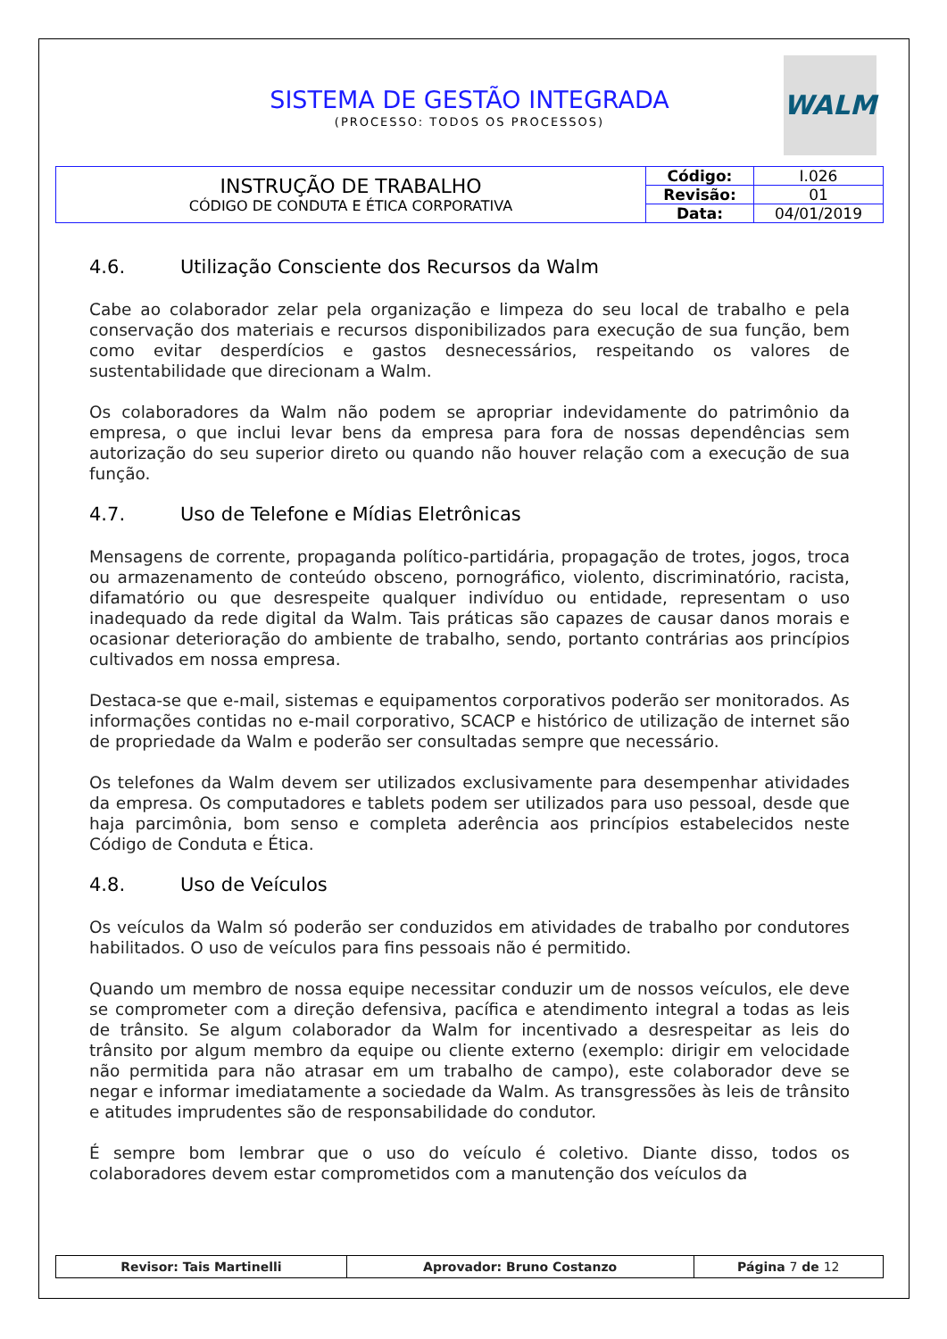SISTEMA DE GESTÃO INTEGRADA
(PROCESSO: TODOS OS PROCESSOS)
WALM
| INSTRUÇÃO DE TRABALHO CÓDIGO DE CONDUTA E ÉTICA CORPORATIVA | Código: | I.026 |
| | Revisão: | 01 |
| | Data: | 04/01/2019 |
4.6. Utilização Consciente dos Recursos da Walm
Cabe ao colaborador zelar pela organização e limpeza do seu local de trabalho e pela conservação dos materiais e recursos disponibilizados para execução de sua função, bem como evitar desperdícios e gastos desnecessários, respeitando os valores de sustentabilidade que direcionam a Walm.
Os colaboradores da Walm não podem se apropriar indevidamente do patrimônio da empresa, o que inclui levar bens da empresa para fora de nossas dependências sem autorização do seu superior direto ou quando não houver relação com a execução de sua função.
4.7. Uso de Telefone e Mídias Eletrônicas
Mensagens de corrente, propaganda político-partidária, propagação de trotes, jogos, troca ou armazenamento de conteúdo obsceno, pornográfico, violento, discriminatório, racista, difamatório ou que desrespeite qualquer indivíduo ou entidade, representam o uso inadequado da rede digital da Walm. Tais práticas são capazes de causar danos morais e ocasionar deterioração do ambiente de trabalho, sendo, portanto contrárias aos princípios cultivados em nossa empresa.
Destaca-se que e-mail, sistemas e equipamentos corporativos poderão ser monitorados. As informações contidas no e-mail corporativo, SCACP e histórico de utilização de internet são de propriedade da Walm e poderão ser consultadas sempre que necessário.
Os telefones da Walm devem ser utilizados exclusivamente para desempenhar atividades da empresa. Os computadores e tablets podem ser utilizados para uso pessoal, desde que haja parcimônia, bom senso e completa aderência aos princípios estabelecidos neste Código de Conduta e Ética.
4.8. Uso de Veículos
Os veículos da Walm só poderão ser conduzidos em atividades de trabalho por condutores habilitados. O uso de veículos para fins pessoais não é permitido.
Quando um membro de nossa equipe necessitar conduzir um de nossos veículos, ele deve se comprometer com a direção defensiva, pacífica e atendimento integral a todas as leis de trânsito. Se algum colaborador da Walm for incentivado a desrespeitar as leis do trânsito por algum membro da equipe ou cliente externo (exemplo: dirigir em velocidade não permitida para não atrasar em um trabalho de campo), este colaborador deve se negar e informar imediatamente a sociedade da Walm. As transgressões às leis de trânsito e atitudes imprudentes são de responsabilidade do condutor.
É sempre bom lembrar que o uso do veículo é coletivo. Diante disso, todos os colaboradores devem estar comprometidos com a manutenção dos veículos da
| Revisor: Tais Martinelli | Aprovador: Bruno Costanzo | Página 7 de 12 |